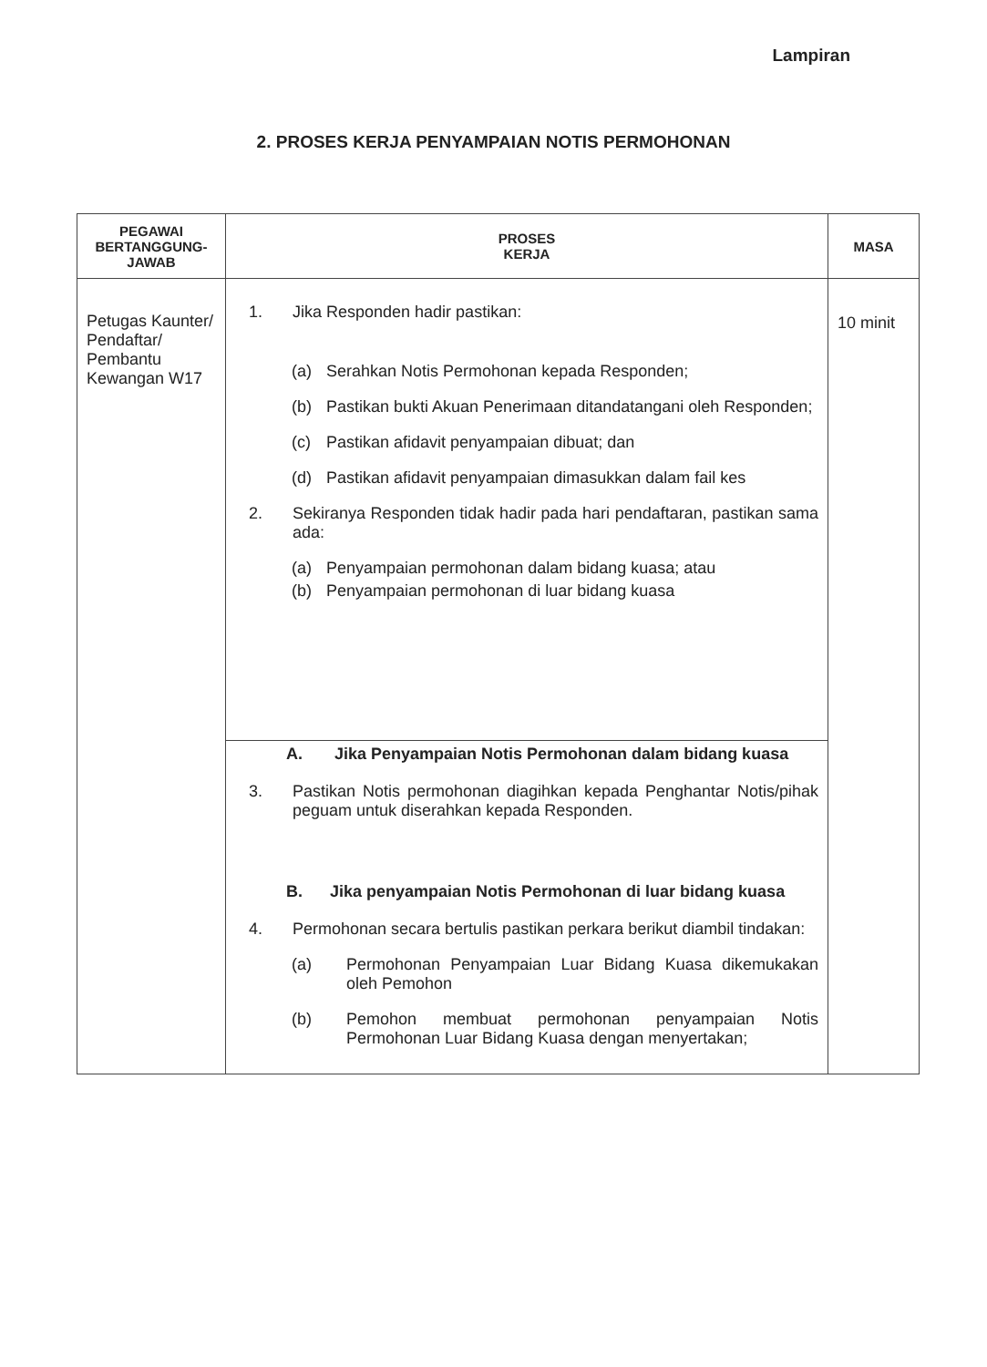Lampiran
2. PROSES KERJA PENYAMPAIAN NOTIS PERMOHONAN
| PEGAWAI BERTANGGUNG-JAWAB | PROSES KERJA | MASA |
| --- | --- | --- |
| Petugas Kaunter/ Pendaftar/ Pembantu Kewangan W17 | 1. Jika Responden hadir pastikan: (a) Serahkan Notis Permohonan kepada Responden; (b) Pastikan bukti Akuan Penerimaan ditandatangani oleh Responden; (c) Pastikan afidavit penyampaian dibuat; dan (d) Pastikan afidavit penyampaian dimasukkan dalam fail kes 2. Sekiranya Responden tidak hadir pada hari pendaftaran, pastikan sama ada: (a) Penyampaian permohonan dalam bidang kuasa; atau (b) Penyampaian permohonan di luar bidang kuasa | 10 minit |
| | A. Jika Penyampaian Notis Permohonan dalam bidang kuasa 3. Pastikan Notis permohonan diagihkan kepada Penghantar Notis/pihak peguam untuk diserahkan kepada Responden. B. Jika penyampaian Notis Permohonan di luar bidang kuasa 4. Permohonan secara bertulis pastikan perkara berikut diambil tindakan: (a) Permohonan Penyampaian Luar Bidang Kuasa dikemukakan oleh Pemohon (b) Pemohon membuat permohonan penyampaian Notis Permohonan Luar Bidang Kuasa dengan menyertakan; | |